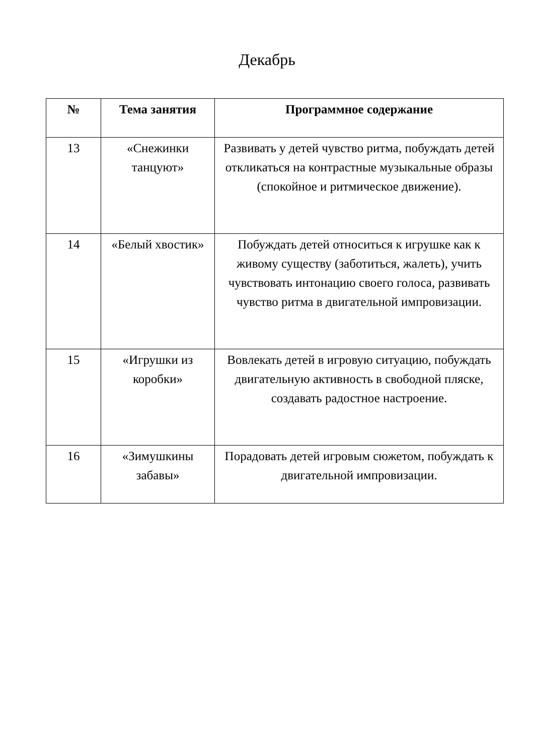Декабрь
| № | Тема занятия | Программное содержание |
| --- | --- | --- |
| 13 | «Снежинки танцуют» | Развивать у детей чувство ритма, побуждать детей откликаться на контрастные музыкальные образы (спокойное и ритмическое движение). |
| 14 | «Белый хвостик» | Побуждать детей относиться к игрушке как к живому существу (заботиться, жалеть), учить чувствовать интонацию своего голоса, развивать чувство ритма в двигательной импровизации. |
| 15 | «Игрушки из коробки» | Вовлекать детей в игровую ситуацию, побуждать двигательную активность в свободной пляске, создавать радостное настроение. |
| 16 | «Зимушкины забавы» | Порадовать детей игровым сюжетом, побуждать к двигательной импровизации. |